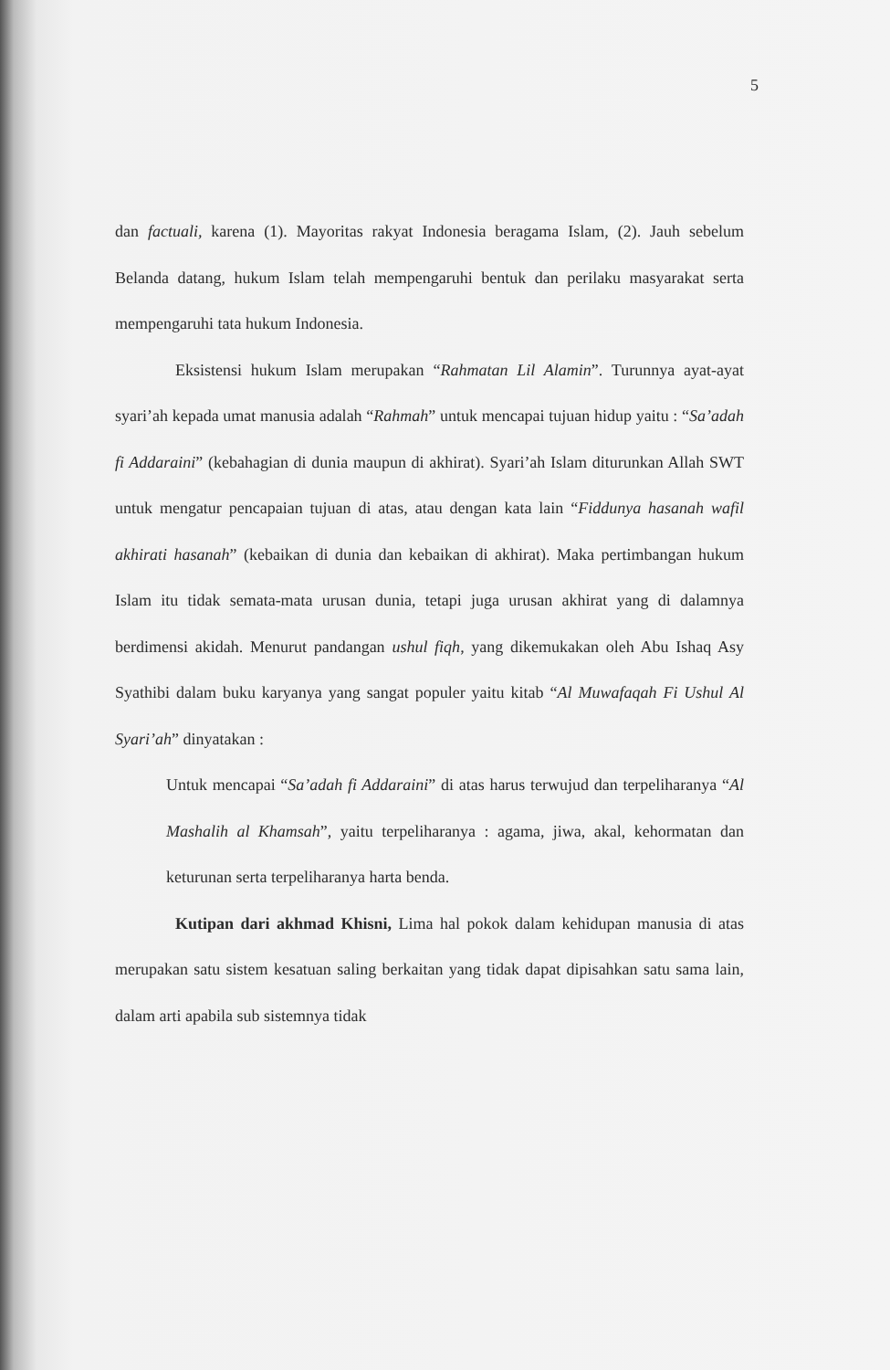5
dan factuali, karena (1). Mayoritas rakyat Indonesia beragama Islam, (2). Jauh sebelum Belanda datang, hukum Islam telah mempengaruhi bentuk dan perilaku masyarakat serta mempengaruhi tata hukum Indonesia.
Eksistensi hukum Islam merupakan “Rahmatan Lil Alamin”. Turunnya ayat-ayat syari’ah kepada umat manusia adalah “Rahmah” untuk mencapai tujuan hidup yaitu : “Sa’adah fi Addaraini” (kebahagian di dunia maupun di akhirat). Syari’ah Islam diturunkan Allah SWT untuk mengatur pencapaian tujuan di atas, atau dengan kata lain “Fiddunya hasanah wafil akhirati hasanah” (kebaikan di dunia dan kebaikan di akhirat). Maka pertimbangan hukum Islam itu tidak semata-mata urusan dunia, tetapi juga urusan akhirat yang di dalamnya berdimensi akidah. Menurut pandangan ushul fiqh, yang dikemukakan oleh Abu Ishaq Asy Syathibi dalam buku karyanya yang sangat populer yaitu kitab “Al Muwafaqah Fi Ushul Al Syari’ah” dinyatakan :
Untuk mencapai “Sa’adah fi Addaraini” di atas harus terwujud dan terpeliharanya “Al Mashalih al Khamsah”, yaitu terpeliharanya : agama, jiwa, akal, kehormatan dan keturunan serta terpeliharanya harta benda.
Kutipan dari akhmad Khisni, Lima hal pokok dalam kehidupan manusia di atas merupakan satu sistem kesatuan saling berkaitan yang tidak dapat dipisahkan satu sama lain, dalam arti apabila sub sistemnya tidak